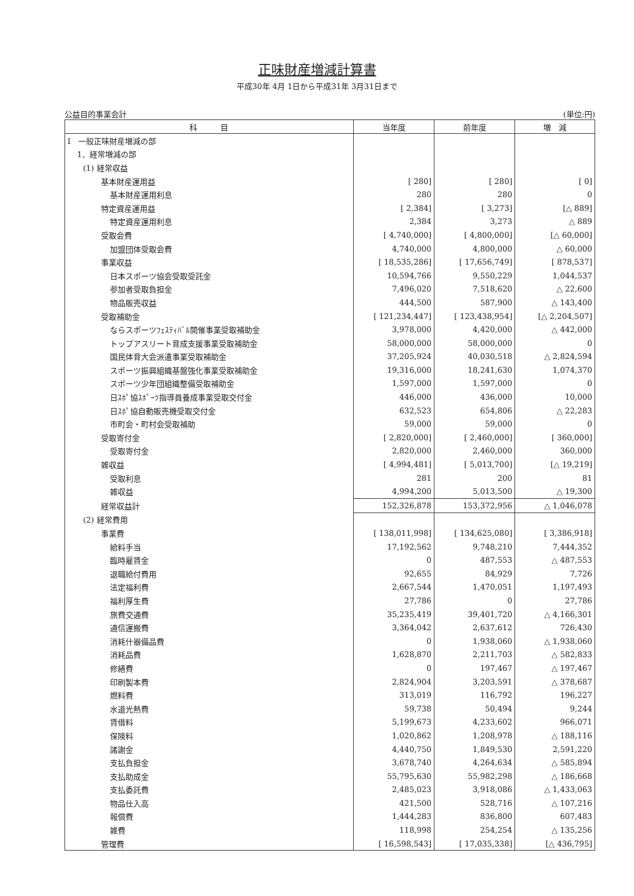正味財産増減計算書
平成30年 4月 1日から平成31年 3月31日まで
公益目的事業会計 (単位:円)
| 科 目 | 当年度 | 前年度 | 増 減 |
| --- | --- | --- | --- |
| I 一般正味財産増減の部 | | | |
| 1．経常増減の部 | | | |
| (1) 経常収益 | | | |
| 基本財産運用益 | [ 280] | [ 280] | [ 0] |
| 基本財産運用利息 | 280 | 280 | 0 |
| 特定資産運用益 | [ 2,384] | [ 3,273] | [△ 889] |
| 特定資産運用利息 | 2,384 | 3,273 | △ 889 |
| 受取会費 | [ 4,740,000] | [ 4,800,000] | [△ 60,000] |
| 加盟団体受取会費 | 4,740,000 | 4,800,000 | △ 60,000 |
| 事業収益 | [ 18,535,286] | [ 17,656,749] | [ 878,537] |
| 日本スポーツ協会受取受託金 | 10,594,766 | 9,550,229 | 1,044,537 |
| 参加者受取負担金 | 7,496,020 | 7,518,620 | △ 22,600 |
| 物品販売収益 | 444,500 | 587,900 | △ 143,400 |
| 受取補助金 | [ 121,234,447] | [ 123,438,954] | [△ 2,204,507] |
| ならスポーツﾌｪｽﾃｨﾊﾞﾙ開催事業受取補助金 | 3,978,000 | 4,420,000 | △ 442,000 |
| トップアスリート育成支援事業受取補助金 | 58,000,000 | 58,000,000 | 0 |
| 国民体育大会派遣事業受取補助金 | 37,205,924 | 40,030,518 | △ 2,824,594 |
| スポーツ振興組織基盤強化事業受取補助金 | 19,316,000 | 18,241,630 | 1,074,370 |
| スポーツ少年団組織整備受取補助金 | 1,597,000 | 1,597,000 | 0 |
| 日ｽﾎﾟ協ｽﾎﾟｰﾂ指導員養成事業受取交付金 | 446,000 | 436,000 | 10,000 |
| 日ｽﾎﾟ協自動販売機受取交付金 | 632,523 | 654,806 | △ 22,283 |
| 市町会・町村会受取補助 | 59,000 | 59,000 | 0 |
| 受取寄付金 | [ 2,820,000] | [ 2,460,000] | [ 360,000] |
| 受取寄付金 | 2,820,000 | 2,460,000 | 360,000 |
| 雑収益 | [ 4,994,481] | [ 5,013,700] | [△ 19,219] |
| 受取利息 | 281 | 200 | 81 |
| 雑収益 | 4,994,200 | 5,013,500 | △ 19,300 |
| 経常収益計 | 152,326,878 | 153,372,956 | △ 1,046,078 |
| (2) 経常費用 | | | |
| 事業費 | [ 138,011,998] | [ 134,625,080] | [ 3,386,918] |
| 給料手当 | 17,192,562 | 9,748,210 | 7,444,352 |
| 臨時雇賃金 | 0 | 487,553 | △ 487,553 |
| 退職給付費用 | 92,655 | 84,929 | 7,726 |
| 法定福利費 | 2,667,544 | 1,470,051 | 1,197,493 |
| 福利厚生費 | 27,786 | 0 | 27,786 |
| 旅費交通費 | 35,235,419 | 39,401,720 | △ 4,166,301 |
| 通信運搬費 | 3,364,042 | 2,637,612 | 726,430 |
| 消耗什器備品費 | 0 | 1,938,060 | △ 1,938,060 |
| 消耗品費 | 1,628,870 | 2,211,703 | △ 582,833 |
| 修繕費 | 0 | 197,467 | △ 197,467 |
| 印刷製本費 | 2,824,904 | 3,203,591 | △ 378,687 |
| 燃料費 | 313,019 | 116,792 | 196,227 |
| 水道光熱費 | 59,738 | 50,494 | 9,244 |
| 賃借料 | 5,199,673 | 4,233,602 | 966,071 |
| 保険料 | 1,020,862 | 1,208,978 | △ 188,116 |
| 諸謝金 | 4,440,750 | 1,849,530 | 2,591,220 |
| 支払負担金 | 3,678,740 | 4,264,634 | △ 585,894 |
| 支払助成金 | 55,795,630 | 55,982,298 | △ 186,668 |
| 支払委託費 | 2,485,023 | 3,918,086 | △ 1,433,063 |
| 物品仕入高 | 421,500 | 528,716 | △ 107,216 |
| 報償費 | 1,444,283 | 836,800 | 607,483 |
| 雑費 | 118,998 | 254,254 | △ 135,256 |
| 管理費 | [ 16,598,543] | [ 17,035,338] | [△ 436,795] |